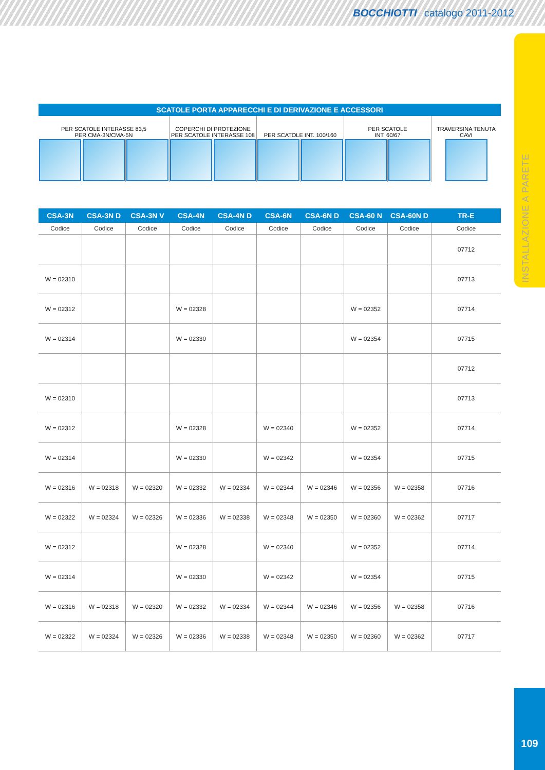BOCCHIOTTI catalogo 2011-2012
INSTALLAZIONE A PARETE
SCATOLE PORTA APPARECCHI E DI DERIVAZIONE E ACCESSORI
| PER SCATOLE INTERASSE 83,5 PER CMA-3N/CMA-5N | | | COPERCHI DI PROTEZIONE PER SCATOLE INTERASSE 108 | | PER SCATOLE INT. 100/160 | | PER SCATOLE INT. 60/67 | | TRAVERSINA TENUTA CAVI |
| CSA-3N | CSA-3N D | CSA-3N V | CSA-4N | CSA-4N D | CSA-6N | CSA-6N D | CSA-60 N | CSA-60N D | TR-E |
| Codice | Codice | Codice | Codice | Codice | Codice | Codice | Codice | Codice | Codice |
| | | | | | | | | | 07712 |
| W = 02310 | | | | | | | | | 07713 |
| W = 02312 | | | W = 02328 | | | | W = 02352 | | 07714 |
| W = 02314 | | | W = 02330 | | | | W = 02354 | | 07715 |
| | | | | | | | | | 07712 |
| W = 02310 | | | | | | | | | 07713 |
| W = 02312 | | | W = 02328 | | W = 02340 | | W = 02352 | | 07714 |
| W = 02314 | | | W = 02330 | | W = 02342 | | W = 02354 | | 07715 |
| W = 02316 | W = 02318 | W = 02320 | W = 02332 | W = 02334 | W = 02344 | W = 02346 | W = 02356 | W = 02358 | 07716 |
| W = 02322 | W = 02324 | W = 02326 | W = 02336 | W = 02338 | W = 02348 | W = 02350 | W = 02360 | W = 02362 | 07717 |
| W = 02312 | | | W = 02328 | | W = 02340 | | W = 02352 | | 07714 |
| W = 02314 | | | W = 02330 | | W = 02342 | | W = 02354 | | 07715 |
| W = 02316 | W = 02318 | W = 02320 | W = 02332 | W = 02334 | W = 02344 | W = 02346 | W = 02356 | W = 02358 | 07716 |
| W = 02322 | W = 02324 | W = 02326 | W = 02336 | W = 02338 | W = 02348 | W = 02350 | W = 02360 | W = 02362 | 07717 |
109